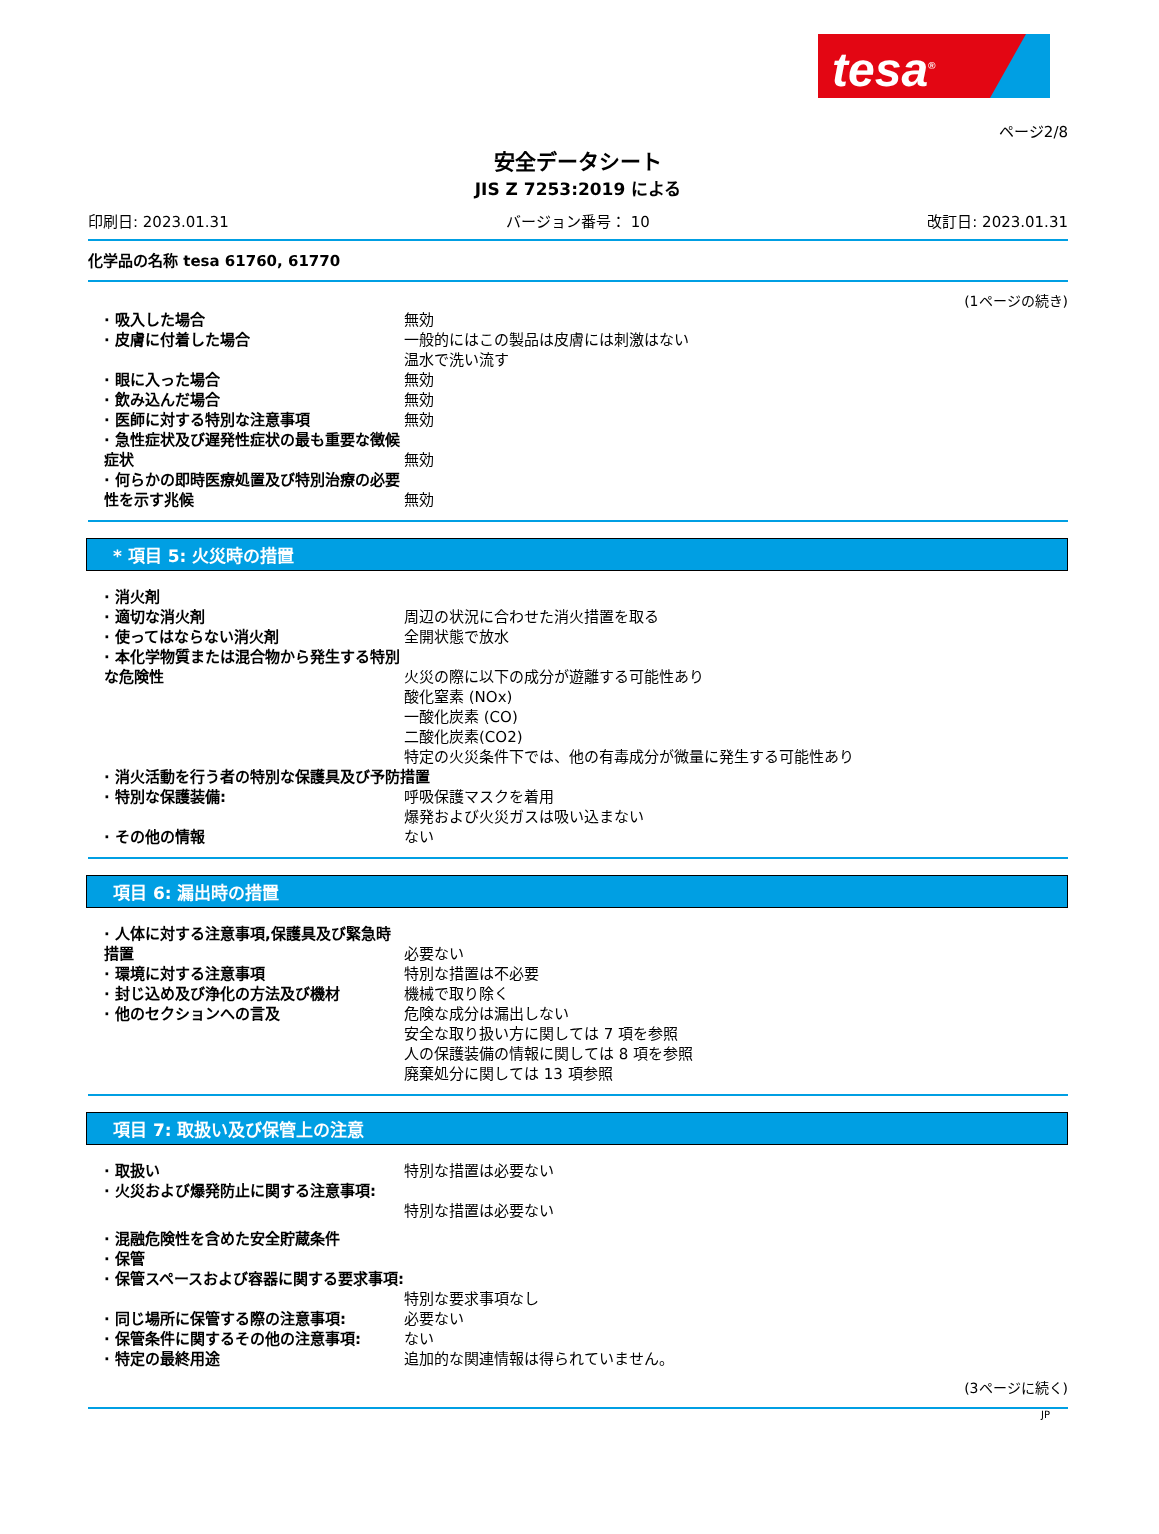tesa<sup>®</sup>
ページ2/8
安全データシート
JIS Z 7253:2019 による
印刷日: 2023.01.31 バージョン番号： 10 改訂日: 2023.01.31
化学品の名称 tesa 61760, 61770
(1ページの続き)
· 吸入した場合 無効
· 皮膚に付着した場合 一般的にはこの製品は皮膚には刺激はない
温水で洗い流す
· 眼に入った場合 無効
· 飲み込んだ場合 無効
· 医師に対する特別な注意事項 無効
· 急性症状及び遅発性症状の最も重要な徴候症状
無効
· 何らかの即時医療処置及び特別治療の必要性を示す兆候
無効
* 項目 5: 火災時の措置
· 消火剤
· 適切な消火剤 周辺の状況に合わせた消火措置を取る
· 使ってはならない消火剤 全開状態で放水
· 本化学物質または混合物から発生する特別な危険性
火災の際に以下の成分が遊離する可能性あり
酸化窒素 (NOx)
一酸化炭素 (CO)
二酸化炭素(CO2)
特定の火災条件下では、他の有毒成分が微量に発生する可能性あり
· 消火活動を行う者の特別な保護具及び予防措置
· 特別な保護装備: 呼吸保護マスクを着用
爆発および火災ガスは吸い込まない
· その他の情報 ない
項目 6: 漏出時の措置
· 人体に対する注意事項,保護具及び緊急時措置
必要ない
· 環境に対する注意事項 特別な措置は不必要
· 封じ込め及び浄化の方法及び機材 機械で取り除く
· 他のセクションへの言及 危険な成分は漏出しない
安全な取り扱い方に関しては 7 項を参照
人の保護装備の情報に関しては 8 項を参照
廃棄処分に関しては 13 項参照
項目 7: 取扱い及び保管上の注意
· 取扱い 特別な措置は必要ない
· 火災および爆発防止に関する注意事項:
特別な措置は必要ない
· 混融危険性を含めた安全貯蔵条件
· 保管
· 保管スペースおよび容器に関する要求事項:
特別な要求事項なし
· 同じ場所に保管する際の注意事項: 必要ない
· 保管条件に関するその他の注意事項: ない
· 特定の最終用途 追加的な関連情報は得られていません。
(3ページに続く)
JP